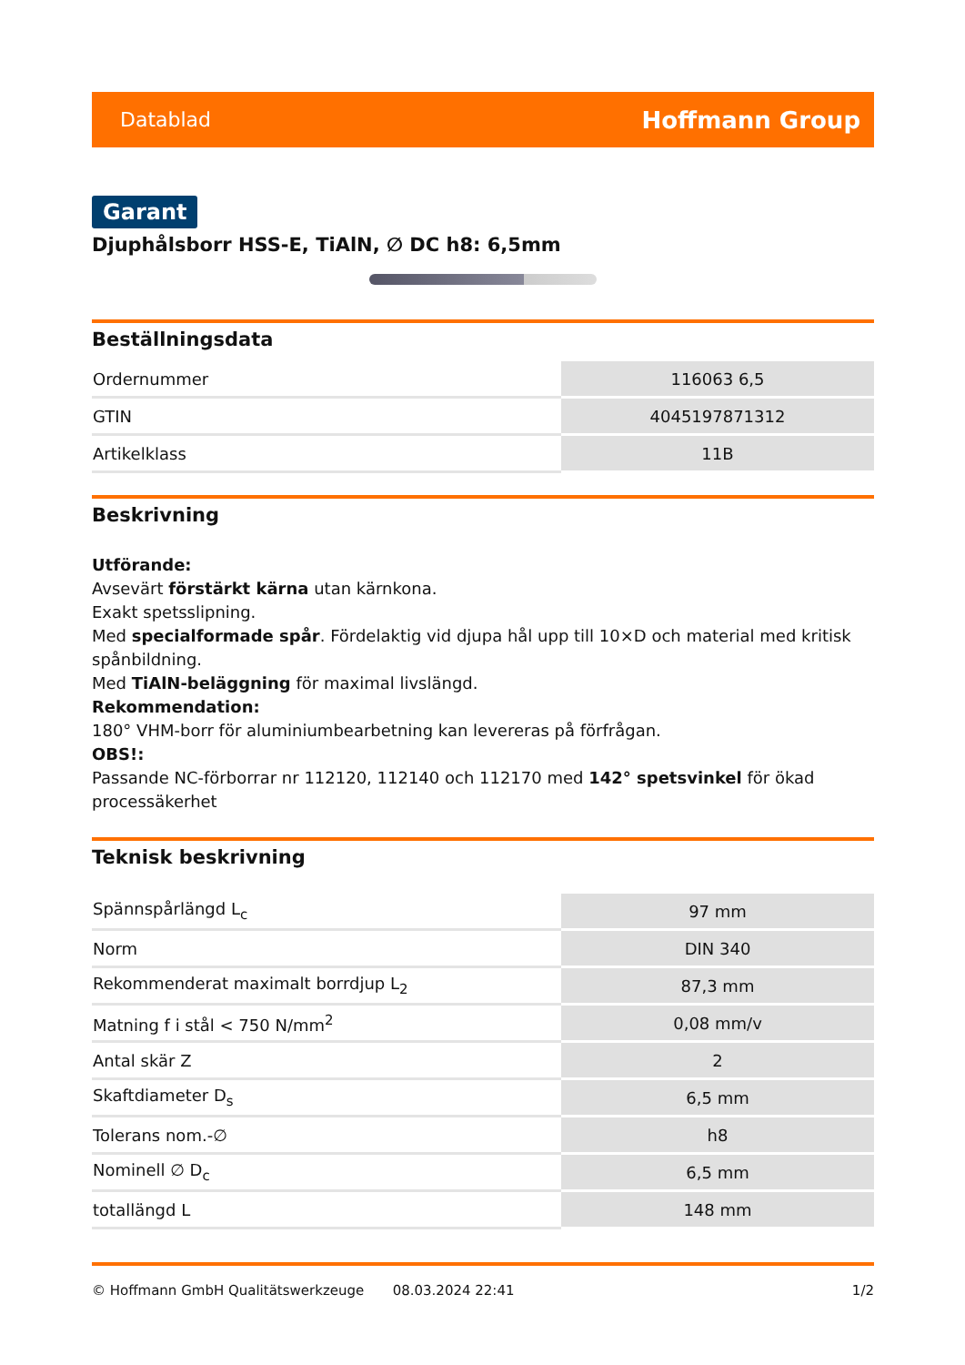Datablad Hoffmann Group
Garant
Djuphålsborr HSS-E, TiAlN, ∅ DC h8: 6,5mm
Beställningsdata
| Ordernummer | 116063 6,5 |
| GTIN | 4045197871312 |
| Artikelklass | 11B |
Beskrivning
Utförande:
Avsevärt förstärkt kärna utan kärnkona.
Exakt spetsslipning.
Med specialformade spår. Fördelaktig vid djupa hål upp till 10×D och material med kritisk spånbildning.
Med TiAlN-beläggning för maximal livslängd.
Rekommendation:
180° VHM-borr för aluminiumbearbetning kan levereras på förfrågan.
OBS!:
Passande NC-förborrar nr 112120, 112140 och 112170 med 142° spetsvinkel för ökad processäkerhet
Teknisk beskrivning
| Spännspårlängd L<sub>c</sub> | 97 mm |
| Norm | DIN 340 |
| Rekommenderat maximalt borrdjup L<sub>2</sub> | 87,3 mm |
| Matning f i stål < 750 N/mm<sup>2</sup> | 0,08 mm/v |
| Antal skär Z | 2 |
| Skaftdiameter D<sub>s</sub> | 6,5 mm |
| Tolerans nom.-∅ | h8 |
| Nominell ∅ D<sub>c</sub> | 6,5 mm |
| totallängd L | 148 mm |
© Hoffmann GmbH Qualitätswerkzeuge 08.03.2024 22:41 1/2